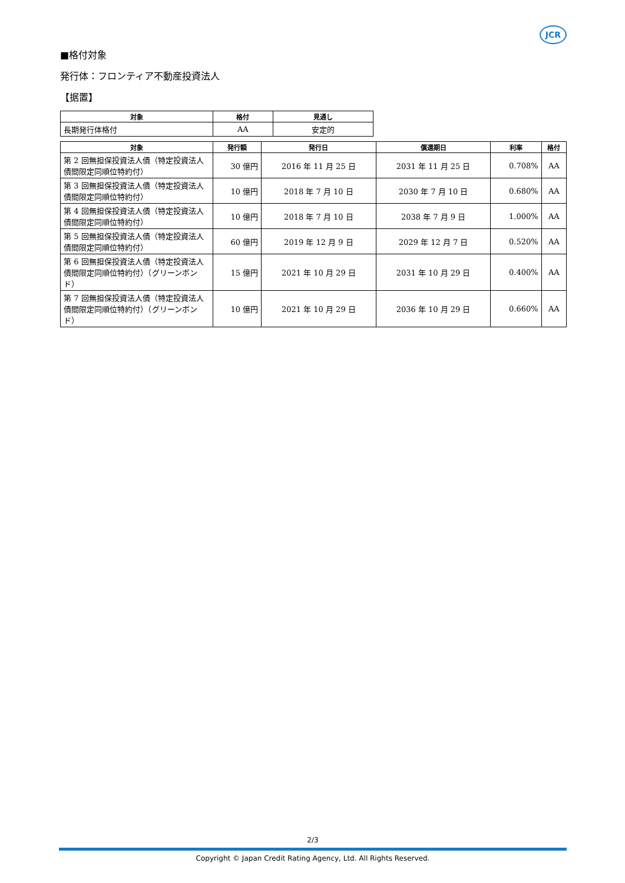JCR
■格付対象
発行体：フロンティア不動産投資法人
【据置】
| 対象 | 格付 | 見通し |
| --- | --- | --- |
| 長期発行体格付 | AA | 安定的 |
| 対象 | 発行額 | 発行日 | 償還期日 | 利率 | 格付 |
| --- | --- | --- | --- | --- | --- |
| 第 2 回無担保投資法人債（特定投資法人債間限定同順位特約付） | 30 億円 | 2016 年 11 月 25 日 | 2031 年 11 月 25 日 | 0.708% | AA |
| 第 3 回無担保投資法人債（特定投資法人債間限定同順位特約付） | 10 億円 | 2018 年 7 月 10 日 | 2030 年 7 月 10 日 | 0.680% | AA |
| 第 4 回無担保投資法人債（特定投資法人債間限定同順位特約付） | 10 億円 | 2018 年 7 月 10 日 | 2038 年 7 月 9 日 | 1.000% | AA |
| 第 5 回無担保投資法人債（特定投資法人債間限定同順位特約付） | 60 億円 | 2019 年 12 月 9 日 | 2029 年 12 月 7 日 | 0.520% | AA |
| 第 6 回無担保投資法人債（特定投資法人債間限定同順位特約付）（グリーンボンド） | 15 億円 | 2021 年 10 月 29 日 | 2031 年 10 月 29 日 | 0.400% | AA |
| 第 7 回無担保投資法人債（特定投資法人債間限定同順位特約付）（グリーンボンド） | 10 億円 | 2021 年 10 月 29 日 | 2036 年 10 月 29 日 | 0.660% | AA |
2/3
Copyright © Japan Credit Rating Agency, Ltd. All Rights Reserved.